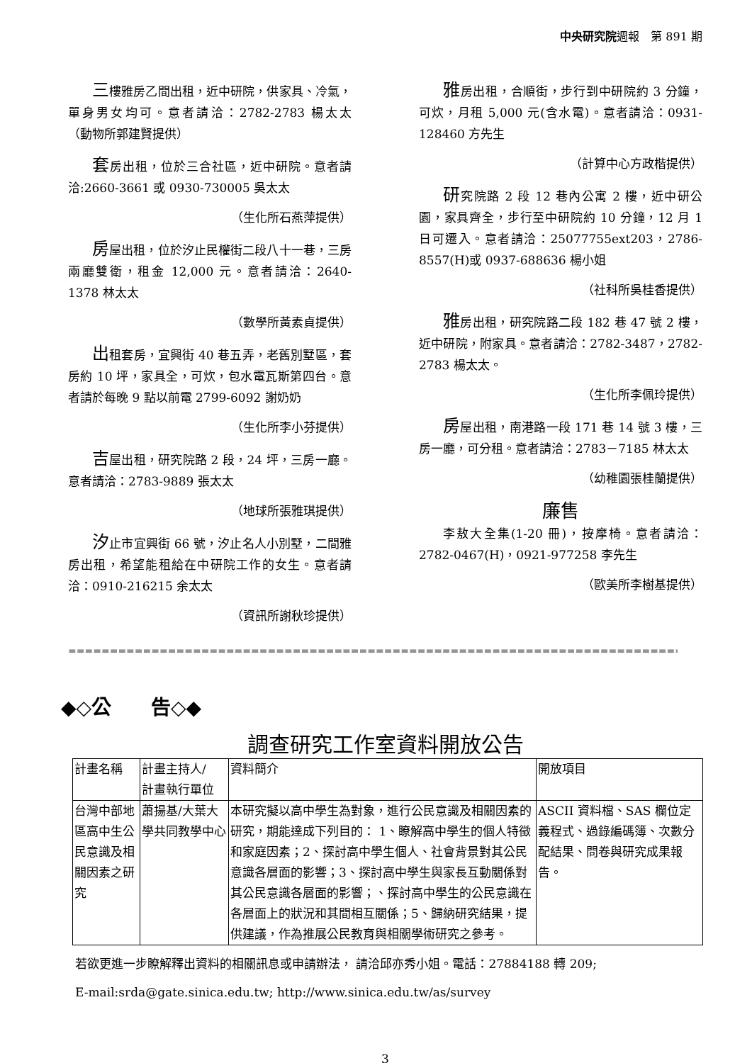中央研究院週報　第 891 期
三樓雅房乙間出租，近中研院，供家具、冷氣，單身男女均可。意者請洽：2782-2783 楊太太　　　　　（動物所郭建賢提供）
套房出租，位於三合社區，近中研院。意者請洽:2660-3661 或 0930-730005 吳太太
（生化所石燕萍提供）
房屋出租，位於汐止民權街二段八十一巷，三房兩廳雙衛，租金 12,000 元。意者請洽：2640-1378 林太太
（數學所黃素貞提供）
出租套房，宜興街 40 巷五弄，老舊別墅區，套房約 10 坪，家具全，可炊，包水電瓦斯第四台。意者請於每晚 9 點以前電 2799-6092 謝奶奶
（生化所李小芬提供）
吉屋出租，研究院路 2 段，24 坪，三房一廳。意者請洽：2783-9889 張太太
（地球所張雅琪提供）
汐止市宜興街 66 號，汐止名人小別墅，二間雅房出租，希望能租給在中研院工作的女生。意者請洽：0910-216215 余太太
（資訊所謝秋珍提供）
雅房出租，合順街，步行到中研院約 3 分鐘，可炊，月租 5,000 元(含水電)。意者請洽：0931-128460 方先生
（計算中心方政楷提供）
研究院路 2 段 12 巷內公寓 2 樓，近中研公園，家具齊全，步行至中研院約 10 分鐘，12 月 1 日可遷入。意者請洽：25077755ext203，2786-8557(H)或 0937-688636 楊小姐
（社科所吳桂香提供）
雅房出租，研究院路二段 182 巷 47 號 2 樓，近中研院，附家具。意者請洽：2782-3487，2782-2783 楊太太。
（生化所李佩玲提供）
房屋出租，南港路一段 171 巷 14 號 3 樓，三房一廳，可分租。意者請洽：2783－7185 林太太
（幼稚園張桂蘭提供）
廉售
李敖大全集(1-20 冊)，按摩椅。意者請洽：2782-0467(H)，0921-977258 李先生
（歐美所李樹基提供）
=========================================================================================
◆◇公　　告◇◆
調查研究工作室資料開放公告
| 計畫名稱 | 計畫主持人/ 計畫執行單位 | 資料簡介 | 開放項目 |
| 台灣中部地區高中生公民意識及相關因素之研究 | 蕭揚基/大葉大學共同教學中心 | 本研究擬以高中學生為對象，進行公民意識及相關因素的研究，期能達成下列目的： 1、瞭解高中學生的個人特徵和家庭因素；2、探討高中學生個人、社會背景對其公民意識各層面的影響；3、探討高中學生與家長互動關係對其公民意識各層面的影響；、探討高中學生的公民意識在各層面上的狀況和其間相互關係；5、歸納研究結果，提供建議，作為推展公民教育與相關學術研究之參考。 | ASCII 資料檔、SAS 欄位定義程式、過錄編碼簿、次數分配結果、問卷與研究成果報告。 |
若欲更進一步瞭解釋出資料的相關訊息或申請辦法， 請洽邱亦秀小姐。電話：27884188 轉 209;
E-mail:srda@gate.sinica.edu.tw; http://www.sinica.edu.tw/as/survey
3